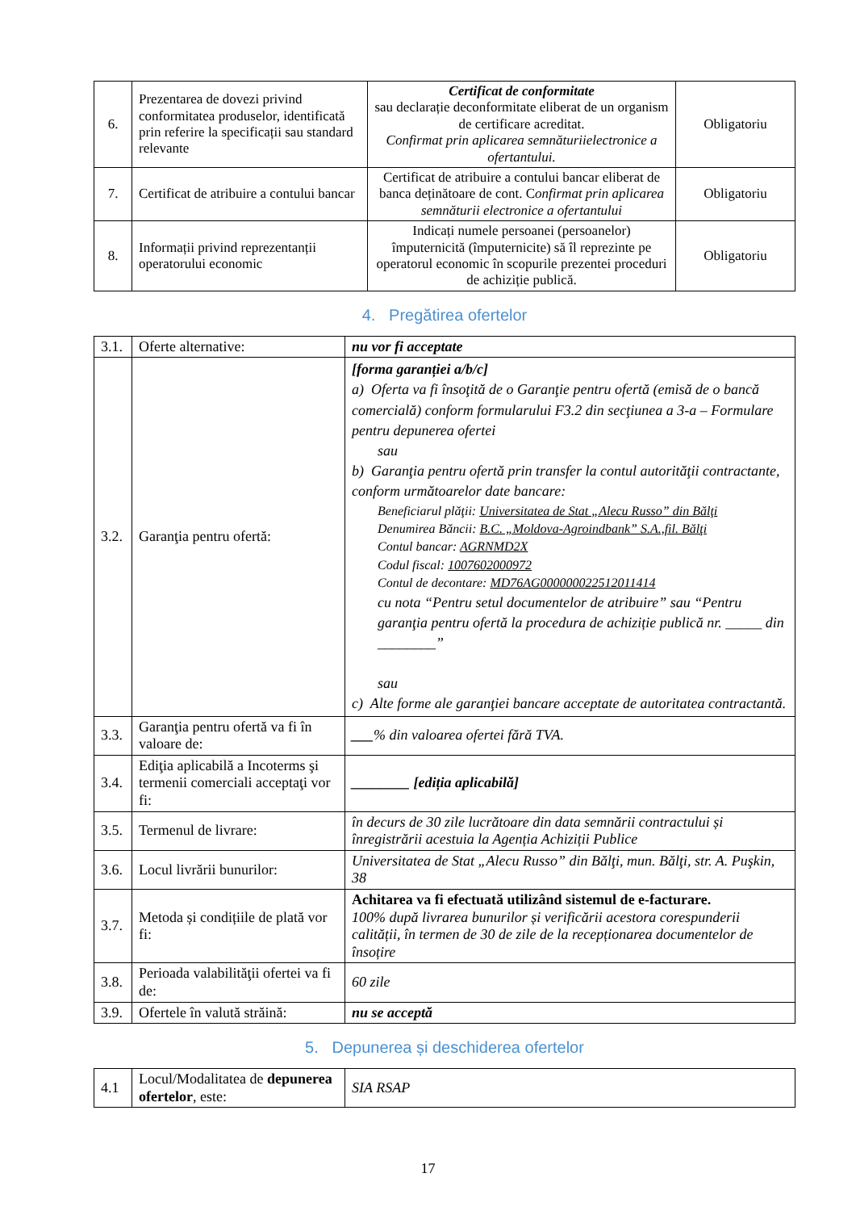| 6. | Prezentarea de dovezi privind conformitatea produselor, identificată prin referire la specificații sau standard relevante | Certificat de conformitate sau declarație deconformitate eliberat de un organism de certificare acreditat. Confirmat prin aplicarea semnăturiielectronice a ofertantului. | Obligatoriu |
| 7. | Certificat de atribuire a contului bancar | Certificat de atribuire a contului bancar eliberat de banca deținătoare de cont. C onfirmat prin aplicarea semnăturii electronice a ofertantului | Obligatoriu |
| 8. | Informații privind reprezentanții operatorului economic | Indicați numele persoanei (persoanelor) împuternicită (împuternicite) să îl reprezinte pe operatorul economic în scopurile prezentei proceduri de achiziție publică. | Obligatoriu |
4. Pregătirea ofertelor
| 3.1. | Oferte alternative: | nu vor fi acceptate |
| 3.2. | Garanţia pentru ofertă: | [forma garanției a/b/c] a) Oferta va fi însoţită de o Garanţie pentru ofertă (emisă de o bancă comercială) conform formularului F3.2 din secţiunea a 3-a – Formulare pentru depunerea ofertei sau b) Garanţia pentru ofertă prin transfer la contul autorităţii contractante, conform următoarelor date bancare: Beneficiarul plăţii: Universitatea de Stat „Alecu Russo” din Bălţi Denumirea Băncii: B.C. „Moldova-Agroindbank” S.A.,fil. Bălţi Contul bancar: AGRNMD2X Codul fiscal: 1007602000972 Contul de decontare: MD76AG000000022512011414 cu nota “Pentru setul documentelor de atribuire” sau “Pentru garanţia pentru ofertă la procedura de achiziție publică nr. _____ din ________” sau c) Alte forme ale garanţiei bancare acceptate de autoritatea contractantă. |
| 3.3. | Garanţia pentru ofertă va fi în valoare de: | ___ % din valoarea ofertei fără TVA. |
| 3.4. | Ediţia aplicabilă a Incoterms şi termenii comerciali acceptaţi vor fi: | ________ [ediția aplicabilă] |
| 3.5. | Termenul de livrare: | în decurs de 30 zile lucrătoare din data semnării contractului și înregistrării acestuia la Agenția Achiziții Publice |
| 3.6. | Locul livrării bunurilor: | Universitatea de Stat „Alecu Russo” din Bălţi, mun. Bălţi, str. A. Puşkin, 38 |
| 3.7. | Metoda și condițiile de plată vor fi: | Achitarea va fi efectuată utilizând sistemul de e-facturare. 100% după livrarea bunurilor și verificării acestora corespunderii calității, în termen de 30 de zile de la recepționarea documentelor de însoțire |
| 3.8. | Perioada valabilităţii ofertei va fi de: | 60 zile |
| 3.9. | Ofertele în valută străină: | nu se acceptă |
5. Depunerea și deschiderea ofertelor
| 4.1 | Locul/Modalitatea de depunerea ofertelor , este: | SIA RSAP |
17